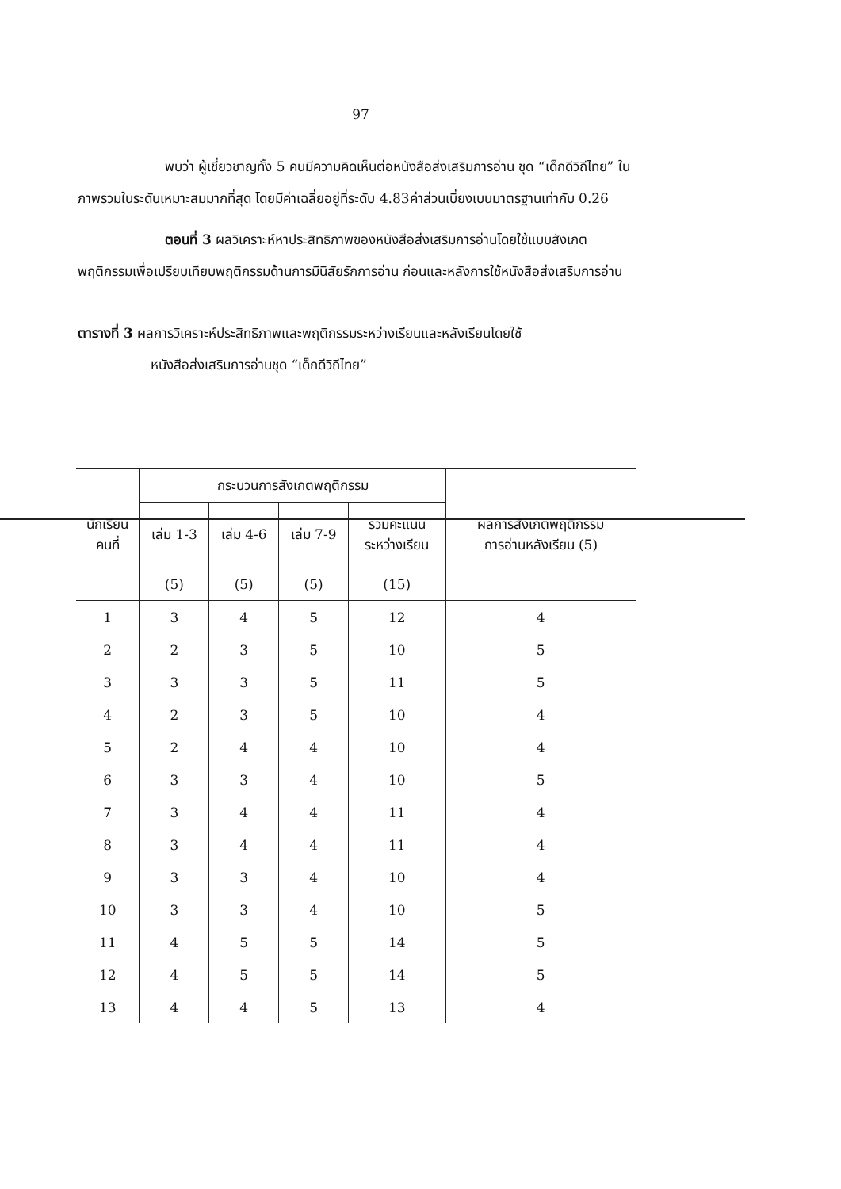97
พบว่า ผู้เชี่ยวชาญทั้ง 5 คนมีความคิดเห็นต่อหนังสือส่งเสริมการอ่าน ชุด “เด็กดีวิถีไทย” ในภาพรวมในระดับเหมาะสมมากที่สุด โดยมีค่าเฉลี่ยอยู่ที่ระดับ 4.83ค่าส่วนเบี่ยงเบนมาตรฐานเท่ากับ 0.26
ตอนที่ 3 ผลวิเคราะห์หาประสิทธิภาพของหนังสือส่งเสริมการอ่านโดยใช้แบบสังเกตพฤติกรรมเพื่อเปรียบเทียบพฤติกรรมด้านการมีนิสัยรักการอ่าน ก่อนและหลังการใช้หนังสือส่งเสริมการอ่าน
ตารางที่ 3 ผลการวิเคราะห์ประสิทธิภาพและพฤติกรรมระหว่างเรียนและหลังเรียนโดยใช้
หนังสือส่งเสริมการอ่านชุด “เด็กดีวิถีไทย”
| นักเรียน คนที่ | กระบวนการสังเกตพฤติกรรม | | | | ผลการสังเกตพฤติกรรม การอ่านหลังเรียน (5) |
| --- | --- | --- | --- | --- | --- |
| | เล่ม 1-3 | เล่ม 4-6 | เล่ม 7-9 | รวมคะแนน ระหว่างเรียน | |
| | (5) | (5) | (5) | (15) | |
| 1 | 3 | 4 | 5 | 12 | 4 |
| 2 | 2 | 3 | 5 | 10 | 5 |
| 3 | 3 | 3 | 5 | 11 | 5 |
| 4 | 2 | 3 | 5 | 10 | 4 |
| 5 | 2 | 4 | 4 | 10 | 4 |
| 6 | 3 | 3 | 4 | 10 | 5 |
| 7 | 3 | 4 | 4 | 11 | 4 |
| 8 | 3 | 4 | 4 | 11 | 4 |
| 9 | 3 | 3 | 4 | 10 | 4 |
| 10 | 3 | 3 | 4 | 10 | 5 |
| 11 | 4 | 5 | 5 | 14 | 5 |
| 12 | 4 | 5 | 5 | 14 | 5 |
| 13 | 4 | 4 | 5 | 13 | 4 |